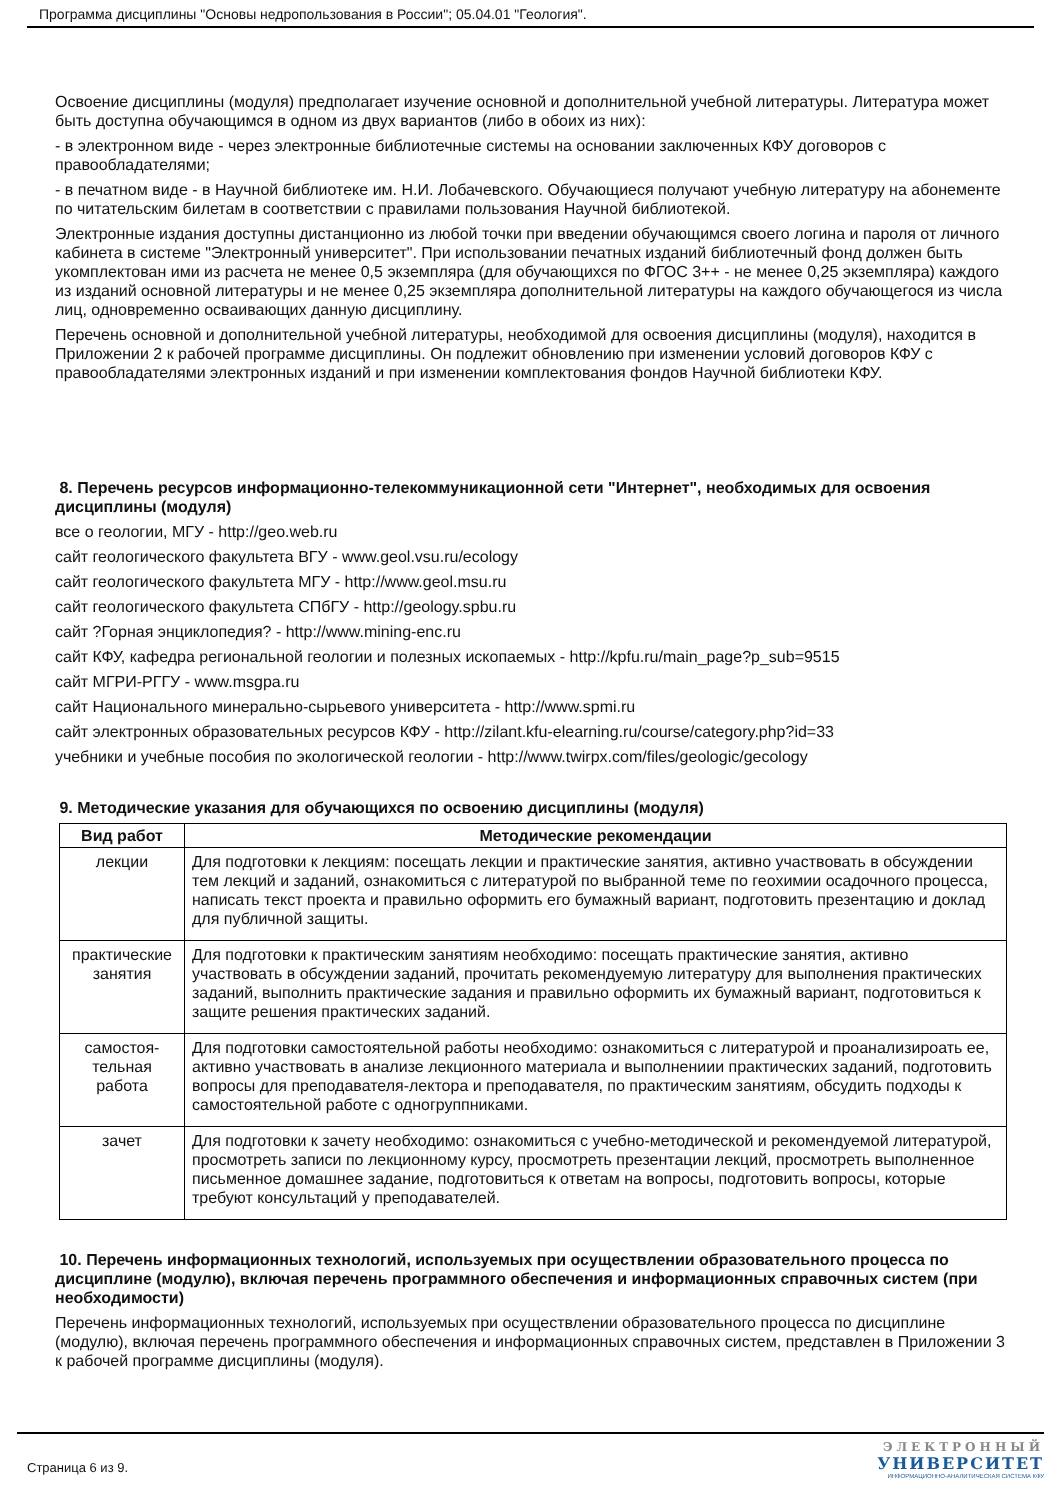Программа дисциплины "Основы недропользования в России"; 05.04.01 "Геология".
Освоение дисциплины (модуля) предполагает изучение основной и дополнительной учебной литературы. Литература может быть доступна обучающимся в одном из двух вариантов (либо в обоих из них):
- в электронном виде - через электронные библиотечные системы на основании заключенных КФУ договоров с правообладателями;
- в печатном виде - в Научной библиотеке им. Н.И. Лобачевского. Обучающиеся получают учебную литературу на абонементе по читательским билетам в соответствии с правилами пользования Научной библиотекой.
Электронные издания доступны дистанционно из любой точки при введении обучающимся своего логина и пароля от личного кабинета в системе "Электронный университет". При использовании печатных изданий библиотечный фонд должен быть укомплектован ими из расчета не менее 0,5 экземпляра (для обучающихся по ФГОС 3++ - не менее 0,25 экземпляра) каждого из изданий основной литературы и не менее 0,25 экземпляра дополнительной литературы на каждого обучающегося из числа лиц, одновременно осваивающих данную дисциплину.
Перечень основной и дополнительной учебной литературы, необходимой для освоения дисциплины (модуля), находится в Приложении 2 к рабочей программе дисциплины. Он подлежит обновлению при изменении условий договоров КФУ с правообладателями электронных изданий и при изменении комплектования фондов Научной библиотеки КФУ.
8. Перечень ресурсов информационно-телекоммуникационной сети "Интернет", необходимых для освоения дисциплины (модуля)
все о геологии, МГУ - http://geo.web.ru
сайт геологического факультета ВГУ - www.geol.vsu.ru/ecology
сайт геологического факультета МГУ - http://www.geol.msu.ru
сайт геологического факультета СПбГУ - http://geology.spbu.ru
сайт ?Горная энциклопедия? - http://www.mining-enc.ru
сайт КФУ, кафедра региональной геологии и полезных ископаемых - http://kpfu.ru/main_page?p_sub=9515
сайт МГРИ-РГГУ - www.msgpa.ru
сайт Национального минерально-сырьевого университета - http://www.spmi.ru
сайт электронных образовательных ресурсов КФУ - http://zilant.kfu-elearning.ru/course/category.php?id=33
учебники и учебные пособия по экологической геологии - http://www.twirpx.com/files/geologic/gecology
9. Методические указания для обучающихся по освоению дисциплины (модуля)
| Вид работ | Методические рекомендации |
| --- | --- |
| лекции | Для подготовки к лекциям: посещать лекции и практические занятия, активно участвовать в обсуждении тем лекций и заданий, ознакомиться с литературой по выбранной теме по геохимии осадочного процесса, написать текст проекта и правильно оформить его бумажный вариант, подготовить презентацию и доклад для публичной защиты. |
| практические занятия | Для подготовки к практическим занятиям необходимо: посещать практические занятия, активно участвовать в обсуждении заданий, прочитать рекомендуемую литературу для выполнения практических заданий, выполнить практические задания и правильно оформить их бумажный вариант, подготовиться к защите решения практических заданий. |
| самостоя-тельная работа | Для подготовки самостоятельной работы необходимо: ознакомиться с литературой и проанализироать ее, активно участвовать в анализе лекционного материала и выполнениии практических заданий, подготовить вопросы для преподавателя-лектора и преподавателя, по практическим занятиям, обсудить подходы к самостоятельной работе с одногруппниками. |
| зачет | Для подготовки к зачету необходимо: ознакомиться с учебно-методической и рекомендуемой литературой, просмотреть записи по лекционному курсу, просмотреть презентации лекций, просмотреть выполненное письменное домашнее задание, подготовиться к ответам на вопросы, подготовить вопросы, которые требуют консультаций у преподавателей. |
10. Перечень информационных технологий, используемых при осуществлении образовательного процесса по дисциплине (модулю), включая перечень программного обеспечения и информационных справочных систем (при необходимости)
Перечень информационных технологий, используемых при осуществлении образовательного процесса по дисциплине (модулю), включая перечень программного обеспечения и информационных справочных систем, представлен в Приложении 3 к рабочей программе дисциплины (модуля).
Страница 6 из 9.
ЭЛЕКТРОННЫЙ
УНИВЕРСИТЕТ
ИНФОРМАЦИОННО-АНАЛИТИЧЕСКАЯ СИСТЕМА КФУ